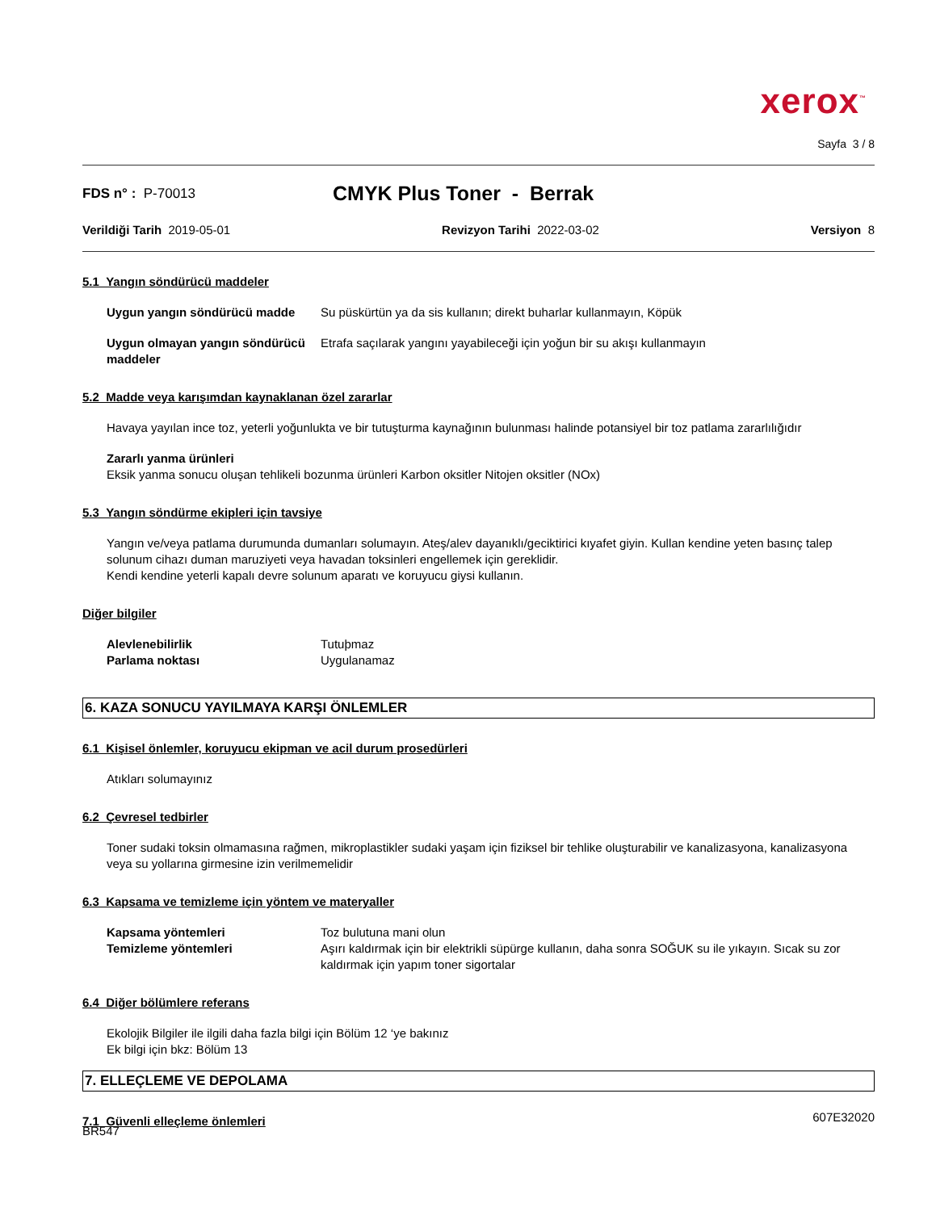xerox<sup>™</sup>
Sayfa 3 / 8
FDS n° : P-70013
CMYK Plus Toner - Berrak
Verildiği Tarih 2019-05-01 Revizyon Tarihi 2022-03-02 Versiyon 8
5.1 Yangın söndürücü maddeler
Uygun yangın söndürücü madde Su püskürtün ya da sis kullanın; direkt buharlar kullanmayın, Köpük
Uygun olmayan yangın söndürücü maddeler
Etrafa saçılarak yangını yayabileceği için yoğun bir su akışı kullanmayın
5.2 Madde veya karışımdan kaynaklanan özel zararlar
Havaya yayılan ince toz, yeterli yoğunlukta ve bir tutuşturma kaynağının bulunması halinde potansiyel bir toz patlama zararlılığıdır
Zararlı yanma ürünleri
Eksik yanma sonucu oluşan tehlikeli bozunma ürünleri Karbon oksitler Nitojen oksitler (NOx)
5.3 Yangın söndürme ekipleri için tavsiye
Yangın ve/veya patlama durumunda dumanları solumayın. Ateş/alev dayanıklı/geciktirici kıyafet giyin. Kullan kendine yeten basınç talep solunum cihazı duman maruziyeti veya havadan toksinleri engellemek için gereklidir.
Kendi kendine yeterli kapalı devre solunum aparatı ve koruyucu giysi kullanın.
Diğer bilgiler
Alevlenebilirlik Tutuþmaz
Parlama noktası Uygulanamaz
6. KAZA SONUCU YAYILMAYA KARŞI ÖNLEMLER
6.1 Kişisel önlemler, koruyucu ekipman ve acil durum prosedürleri
Atıkları solumayınız
6.2 Çevresel tedbirler
Toner sudaki toksin olmamasına rağmen, mikroplastikler sudaki yaşam için fiziksel bir tehlike oluşturabilir ve kanalizasyona, kanalizasyona veya su yollarına girmesine izin verilmemelidir
6.3 Kapsama ve temizleme için yöntem ve materyaller
Kapsama yöntemleri Toz bulutuna mani olun
Temizleme yöntemleri Aşırı kaldırmak için bir elektrikli süpürge kullanın, daha sonra SOĞUK su ile yıkayın. Sıcak su zor kaldırmak için yapım toner sigortalar
6.4 Diğer bölümlere referans
Ekolojik Bilgiler ile ilgili daha fazla bilgi için Bölüm 12 ‘ye bakınız
Ek bilgi için bkz: Bölüm 13
7. ELLEÇLEME VE DEPOLAMA
7.1 Güvenli elleçleme önlemleri
607E32020
BR547